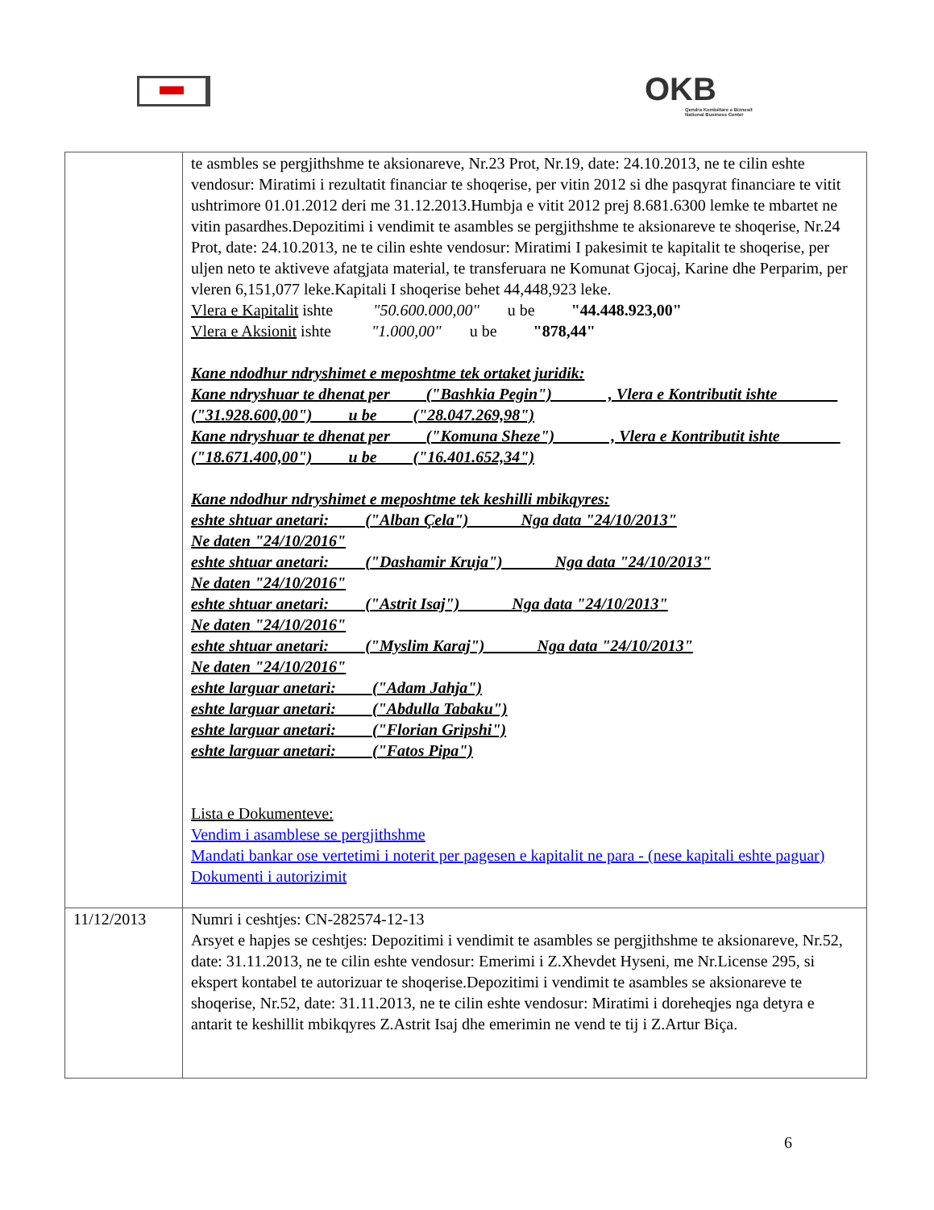OKB
Qendra Kombëtare e Biznesit
National Business Center
| | te asmbles se pergjithshme te aksionareve, Nr.23 Prot, Nr.19, date: 24.10.2013, ne te cilin eshte vendosur: Miratimi i rezultatit financiar te shoqerise, per vitin 2012 si dhe pasqyrat financiare te vitit ushtrimore 01.01.2012 deri me 31.12.2013.Humbja e vitit 2012 prej 8.681.6300 lemke te mbartet ne vitin pasardhes.Depozitimi i vendimit te asambles se pergjithshme te aksionareve te shoqerise, Nr.24 Prot, date: 24.10.2013, ne te cilin eshte vendosur: Miratimi I pakesimit te kapitalit te shoqerise, per uljen neto te aktiveve afatgjata material, te transferuara ne Komunat Gjocaj, Karine dhe Perparim, per vleren 6,151,077 leke.Kapitali I shoqerise behet 44,448,923 leke. Vlera e Kapitalit ishte "50.600.000,00" u be "44.448.923,00" Vlera e Aksionit ishte "1.000,00" u be "878,44" Kane ndodhur ndryshimet e meposhtme tek ortaket juridik: Kane ndryshuar te dhenat per ("Bashkia Pegin") , Vlera e Kontributit ishte ("31.928.600,00") u be ("28.047.269,98") Kane ndryshuar te dhenat per ("Komuna Sheze") , Vlera e Kontributit ishte ("18.671.400,00") u be ("16.401.652,34") Kane ndodhur ndryshimet e meposhtme tek keshilli mbikqyres: eshte shtuar anetari: ("Alban Çela") Nga data "24/10/2013" Ne daten "24/10/2016" eshte shtuar anetari: ("Dashamir Kruja") Nga data "24/10/2013" Ne daten "24/10/2016" eshte shtuar anetari: ("Astrit Isaj") Nga data "24/10/2013" Ne daten "24/10/2016" eshte shtuar anetari: ("Myslim Karaj") Nga data "24/10/2013" Ne daten "24/10/2016" eshte larguar anetari: ("Adam Jahja") eshte larguar anetari: ("Abdulla Tabaku") eshte larguar anetari: ("Florian Gripshi") eshte larguar anetari: ("Fatos Pipa") Lista e Dokumenteve: Vendim i asamblese se pergjithshme Mandati bankar ose vertetimi i noterit per pagesen e kapitalit ne para - (nese kapitali eshte paguar) Dokumenti i autorizimit |
| 11/12/2013 | Numri i ceshtjes: CN-282574-12-13 Arsyet e hapjes se ceshtjes: Depozitimi i vendimit te asambles se pergjithshme te aksionareve, Nr.52, date: 31.11.2013, ne te cilin eshte vendosur: Emerimi i Z.Xhevdet Hyseni, me Nr.License 295, si ekspert kontabel te autorizuar te shoqerise.Depozitimi i vendimit te asambles se aksionareve te shoqerise, Nr.52, date: 31.11.2013, ne te cilin eshte vendosur: Miratimi i doreheqjes nga detyra e antarit te keshillit mbikqyres Z.Astrit Isaj dhe emerimin ne vend te tij i Z.Artur Biça. |
6